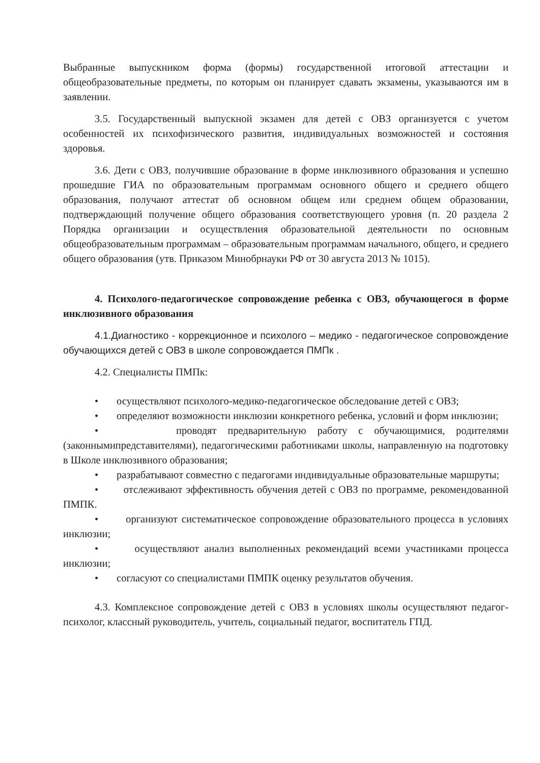Выбранные выпускником форма (формы) государственной итоговой аттестации и общеобразовательные предметы, по которым он планирует сдавать экзамены, указываются им в заявлении.
3.5. Государственный выпускной экзамен для детей с ОВЗ организуется с учетом особенностей их психофизического развития, индивидуальных возможностей и состояния здоровья.
3.6. Дети с ОВЗ, получившие образование в форме инклюзивного образования и успешно прошедшие ГИА по образовательным программам основного общего и среднего общего образования, получают аттестат об основном общем или среднем общем образовании, подтверждающий получение общего образования соответствующего уровня (п. 20 раздела 2 Порядка организации и осуществления образовательной деятельности по основным общеобразовательным программам – образовательным программам начального, общего, и среднего общего образования (утв. Приказом Минобрнауки РФ от 30 августа 2013 № 1015).
4. Психолого-педагогическое сопровождение ребенка с ОВЗ, обучающегося в форме инклюзивного образования
4.1.Диагностико - коррекционное и психолого – медико - педагогическое сопровождение обучающихся детей с ОВЗ в школе сопровождается ПМПк .
4.2. Специалисты ПМПк:
• осуществляют психолого-медико-педагогическое обследование детей с ОВЗ;
• определяют возможности инклюзии конкретного ребенка, условий и форм инклюзии;
• проводят предварительную работу с обучающимися, родителями (законнымипредставителями), педагогическими работниками школы, направленную на подготовку в Школе инклюзивного образования;
• разрабатывают совместно с педагогами индивидуальные образовательные маршруты;
• отслеживают эффективность обучения детей с ОВЗ по программе, рекомендованной ПМПК.
• организуют систематическое сопровождение образовательного процесса в условиях инклюзии;
• осуществляют анализ выполненных рекомендаций всеми участниками процесса инклюзии;
• согласуют со специалистами ПМПК оценку результатов обучения.
4.3. Комплексное сопровождение детей с ОВЗ в условиях школы осуществляют педагог-психолог, классный руководитель, учитель, социальный педагог, воспитатель ГПД.